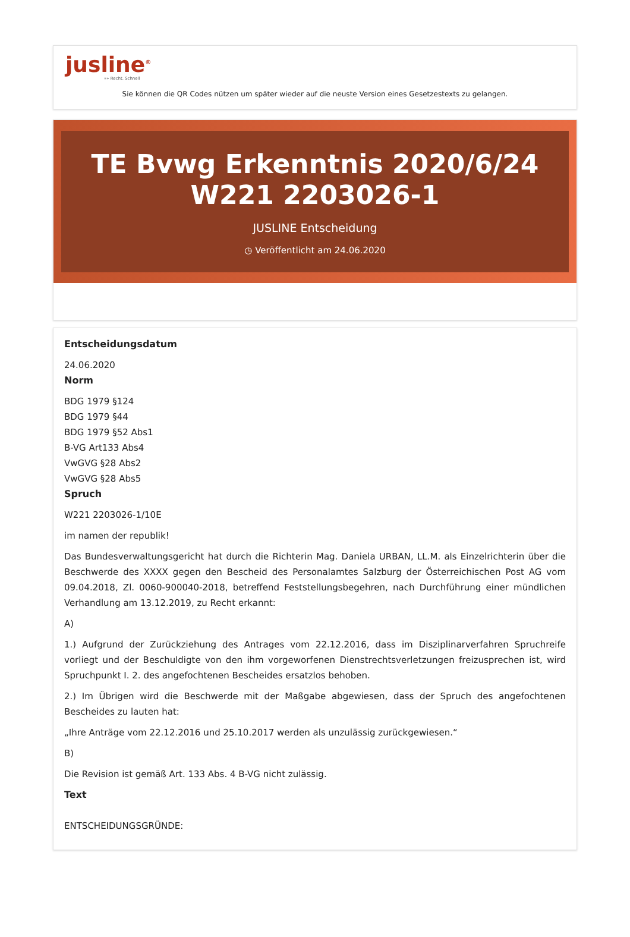jusline<sup>®</sup>
»» Recht. Schnell
Sie können die QR Codes nützen um später wieder auf die neuste Version eines Gesetzestexts zu gelangen.
TE Bvwg Erkenntnis 2020/6/24 W221 2203026-1
JUSLINE Entscheidung
◷ Veröffentlicht am 24.06.2020
Entscheidungsdatum
24.06.2020
Norm
BDG 1979 §124
BDG 1979 §44
BDG 1979 §52 Abs1
B-VG Art133 Abs4
VwGVG §28 Abs2
VwGVG §28 Abs5
Spruch
W221 2203026-1/10E
im namen der republik!
Das Bundesverwaltungsgericht hat durch die Richterin Mag. Daniela URBAN, LL.M. als Einzelrichterin über die Beschwerde des XXXX gegen den Bescheid des Personalamtes Salzburg der Österreichischen Post AG vom 09.04.2018, Zl. 0060-900040-2018, betreffend Feststellungsbegehren, nach Durchführung einer mündlichen Verhandlung am 13.12.2019, zu Recht erkannt:
A)
1.) Aufgrund der Zurückziehung des Antrages vom 22.12.2016, dass im Disziplinarverfahren Spruchreife vorliegt und der Beschuldigte von den ihm vorgeworfenen Dienstrechtsverletzungen freizusprechen ist, wird Spruchpunkt I. 2. des angefochtenen Bescheides ersatzlos behoben.
2.) Im Übrigen wird die Beschwerde mit der Maßgabe abgewiesen, dass der Spruch des angefochtenen Bescheides zu lauten hat:
„Ihre Anträge vom 22.12.2016 und 25.10.2017 werden als unzulässig zurückgewiesen.“
B)
Die Revision ist gemäß Art. 133 Abs. 4 B-VG nicht zulässig.
Text
ENTSCHEIDUNGSGRÜNDE: